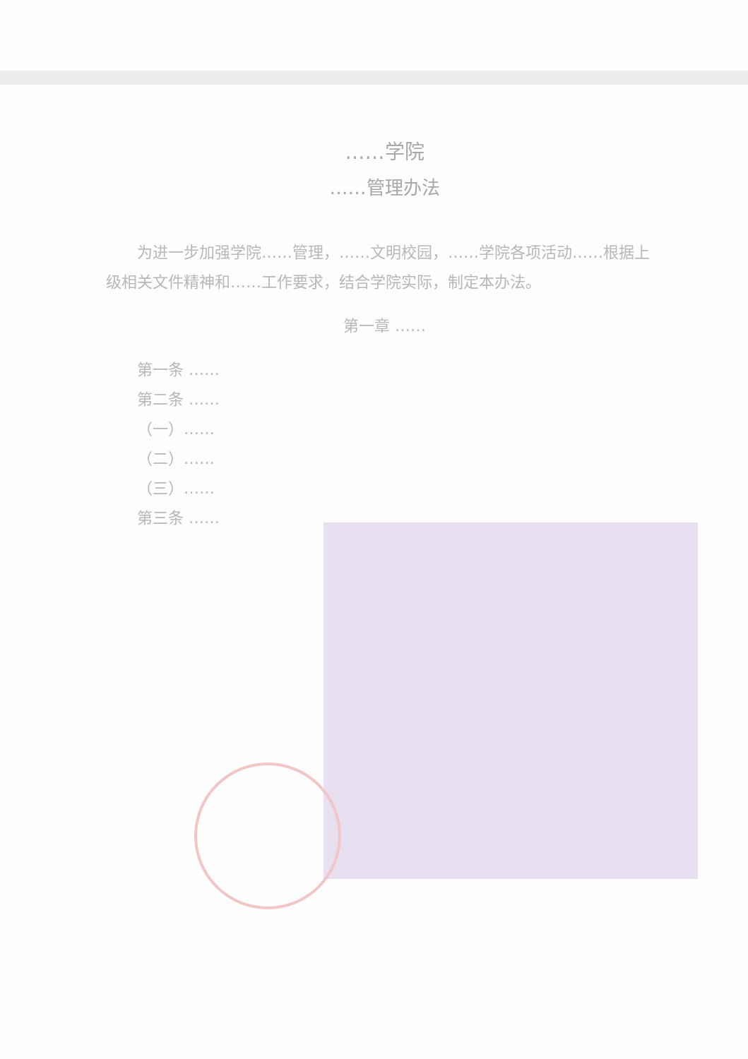……学院
……管理办法
为进一步加强学院……管理，……文明校园，……学院各项活动……根据上级相关文件精神和……工作要求，结合学院实际，制定本办法。
第一章 ……
第一条 ……
第二条 ……
（一）……
（二）……
（三）……
第三条 ……